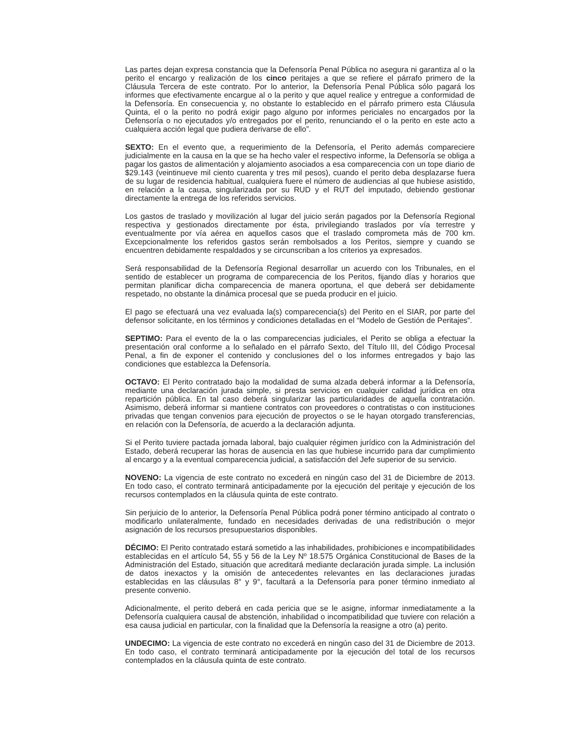Las partes dejan expresa constancia que la Defensoría Penal Pública no asegura ni garantiza al o la perito el encargo y realización de los cinco peritajes a que se refiere el párrafo primero de la Cláusula Tercera de este contrato. Por lo anterior, la Defensoría Penal Pública sólo pagará los informes que efectivamente encargue al o la perito y que aquel realice y entregue a conformidad de la Defensoría. En consecuencia y, no obstante lo establecido en el párrafo primero esta Cláusula Quinta, el o la perito no podrá exigir pago alguno por informes periciales no encargados por la Defensoría o no ejecutados y/o entregados por el perito, renunciando el o la perito en este acto a cualquiera acción legal que pudiera derivarse de ello”.
SEXTO: En el evento que, a requerimiento de la Defensoría, el Perito además compareciere judicialmente en la causa en la que se ha hecho valer el respectivo informe, la Defensoría se obliga a pagar los gastos de alimentación y alojamiento asociados a esa comparecencia con un tope diario de $29.143 (veintinueve mil ciento cuarenta y tres mil pesos), cuando el perito deba desplazarse fuera de su lugar de residencia habitual, cualquiera fuere el número de audiencias al que hubiese asistido, en relación a la causa, singularizada por su RUD y el RUT del imputado, debiendo gestionar directamente la entrega de los referidos servicios.
Los gastos de traslado y movilización al lugar del juicio serán pagados por la Defensoría Regional respectiva y gestionados directamente por ésta, privilegiando traslados por vía terrestre y eventualmente por vía aérea en aquellos casos que el traslado comprometa más de 700 km. Excepcionalmente los referidos gastos serán rembolsados a los Peritos, siempre y cuando se encuentren debidamente respaldados y se circunscriban a los criterios ya expresados.
Será responsabilidad de la Defensoría Regional desarrollar un acuerdo con los Tribunales, en el sentido de establecer un programa de comparecencia de los Peritos, fijando días y horarios que permitan planificar dicha comparecencia de manera oportuna, el que deberá ser debidamente respetado, no obstante la dinámica procesal que se pueda producir en el juicio.
El pago se efectuará una vez evaluada la(s) comparecencia(s) del Perito en el SIAR, por parte del defensor solicitante, en los términos y condiciones detalladas en el “Modelo de Gestión de Peritajes”.
SEPTIMO: Para el evento de la o las comparecencias judiciales, el Perito se obliga a efectuar la presentación oral conforme a lo señalado en el párrafo Sexto, del Título III, del Código Procesal Penal, a fin de exponer el contenido y conclusiones del o los informes entregados y bajo las condiciones que establezca la Defensoría.
OCTAVO: El Perito contratado bajo la modalidad de suma alzada deberá informar a la Defensoría, mediante una declaración jurada simple, si presta servicios en cualquier calidad jurídica en otra repartición pública. En tal caso deberá singularizar las particularidades de aquella contratación. Asimismo, deberá informar si mantiene contratos con proveedores o contratistas o con instituciones privadas que tengan convenios para ejecución de proyectos o se le hayan otorgado transferencias, en relación con la Defensoría, de acuerdo a la declaración adjunta.
Si el Perito tuviere pactada jornada laboral, bajo cualquier régimen jurídico con la Administración del Estado, deberá recuperar las horas de ausencia en las que hubiese incurrido para dar cumplimiento al encargo y a la eventual comparecencia judicial, a satisfacción del Jefe superior de su servicio.
NOVENO: La vigencia de este contrato no excederá en ningún caso del 31 de Diciembre de 2013. En todo caso, el contrato terminará anticipadamente por la ejecución del peritaje y ejecución de los recursos contemplados en la cláusula quinta de este contrato.
Sin perjuicio de lo anterior, la Defensoría Penal Pública podrá poner término anticipado al contrato o modificarlo unilateralmente, fundado en necesidades derivadas de una redistribución o mejor asignación de los recursos presupuestarios disponibles.
DÉCIMO: El Perito contratado estará sometido a las inhabilidades, prohibiciones e incompatibilidades establecidas en el artículo 54, 55 y 56 de la Ley Nº 18.575 Orgánica Constitucional de Bases de la Administración del Estado, situación que acreditará mediante declaración jurada simple. La inclusión de datos inexactos y la omisión de antecedentes relevantes en las declaraciones juradas establecidas en las cláusulas 8° y 9°, facultará a la Defensoría para poner término inmediato al presente convenio.
Adicionalmente, el perito deberá en cada pericia que se le asigne, informar inmediatamente a la Defensoría cualquiera causal de abstención, inhabilidad o incompatibilidad que tuviere con relación a esa causa judicial en particular, con la finalidad que la Defensoría la reasigne a otro (a) perito.
UNDECIMO: La vigencia de este contrato no excederá en ningún caso del 31 de Diciembre de 2013. En todo caso, el contrato terminará anticipadamente por la ejecución del total de los recursos contemplados en la cláusula quinta de este contrato.